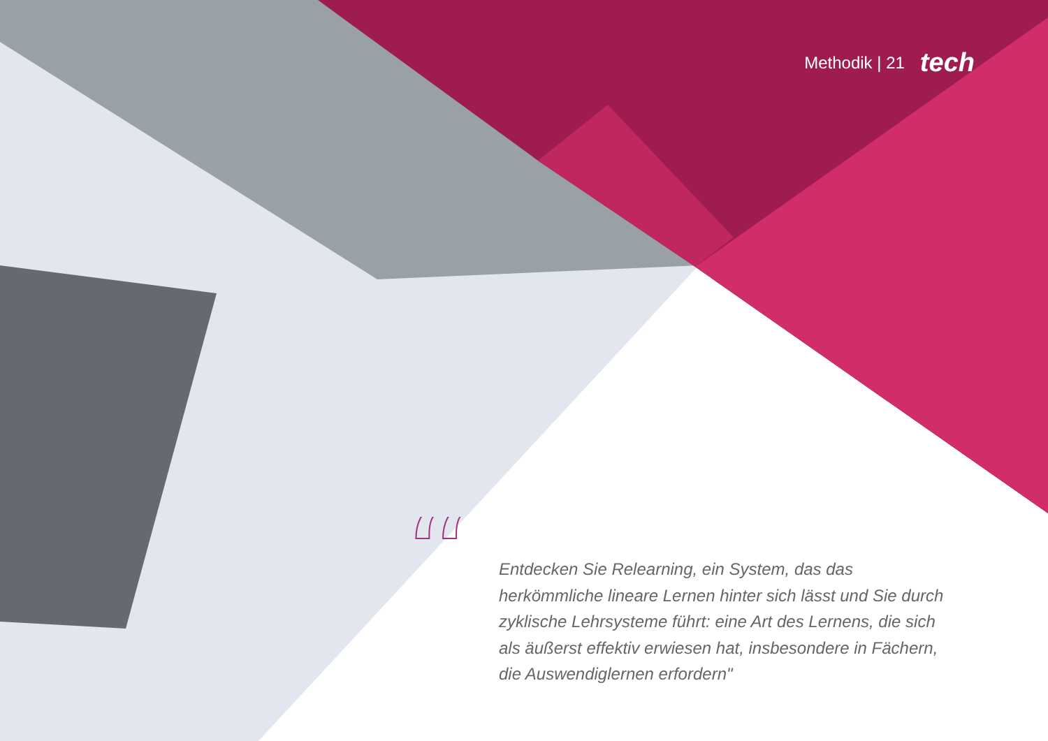Methodik | 21 tech
“
Entdecken Sie Relearning, ein System, das das herkömmliche lineare Lernen hinter sich lässt und Sie durch zyklische Lehrsysteme führt: eine Art des Lernens, die sich als äußerst effektiv erwiesen hat, insbesondere in Fächern, die Auswendiglernen erfordern"